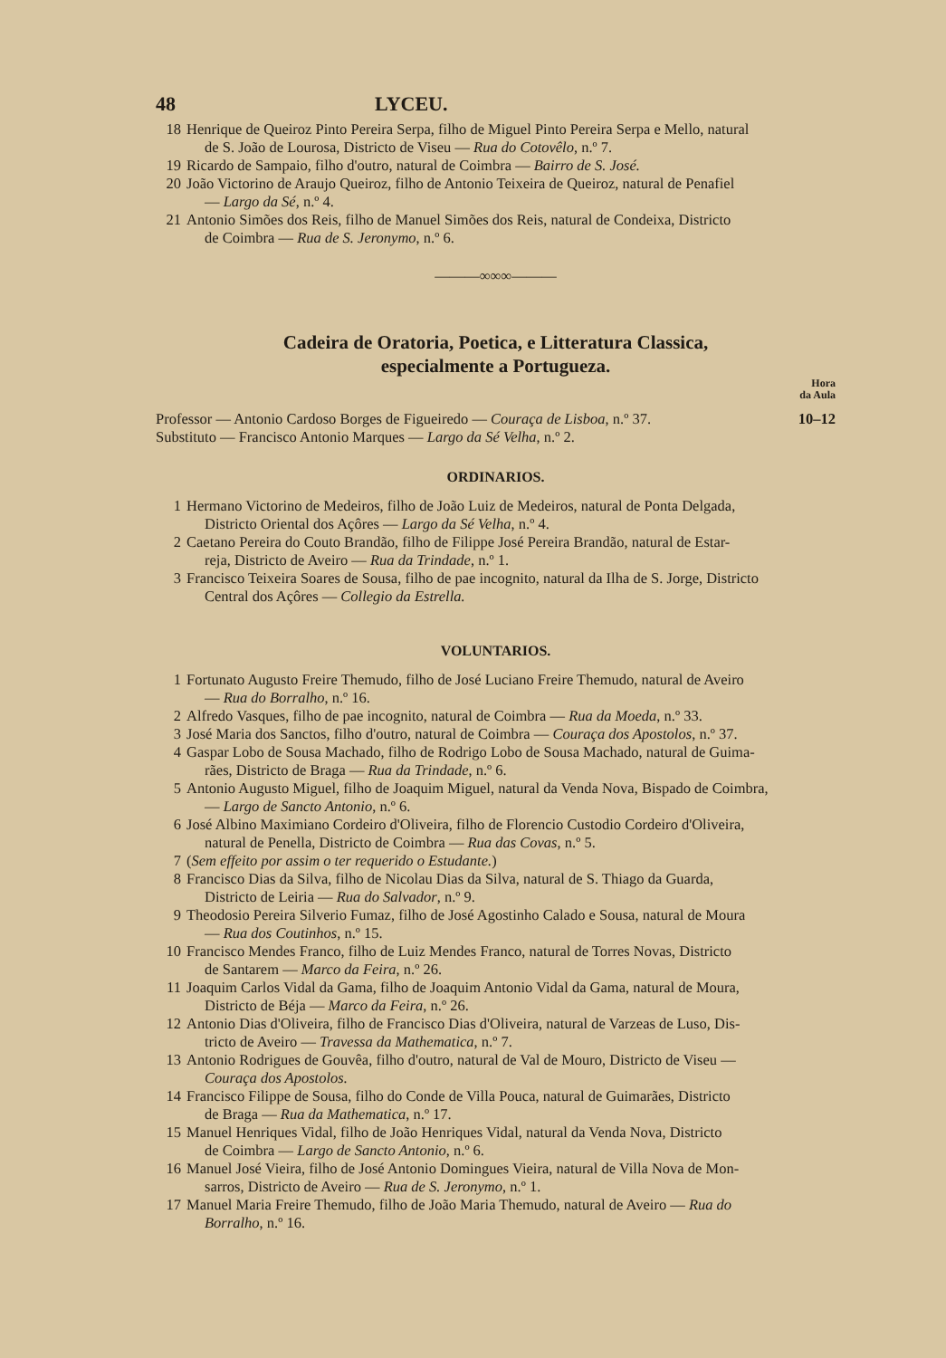48 LYCEU.
18 Henrique de Queiroz Pinto Pereira Serpa, filho de Miguel Pinto Pereira Serpa e Mello, natural
de S. João de Lourosa, Districto de Viseu — Rua do Cotovêlo, n.º 7.
19 Ricardo de Sampaio, filho d'outro, natural de Coimbra — Bairro de S. José.
20 João Victorino de Araujo Queiroz, filho de Antonio Teixeira de Queiroz, natural de Penafiel
— Largo da Sé, n.º 4.
21 Antonio Simões dos Reis, filho de Manuel Simões dos Reis, natural de Condeixa, Districto
de Coimbra — Rua de S. Jeronymo, n.º 6.
———∞∞∞———
Cadeira de Oratoria, Poetica, e Litteratura Classica,
especialmente a Portugueza.
Hora
da Aula
Professor — Antonio Cardoso Borges de Figueiredo — Couraça de Lisboa, n.º 37. 10–12
Substituto — Francisco Antonio Marques — Largo da Sé Velha, n.º 2.
ORDINARIOS.
1 Hermano Victorino de Medeiros, filho de João Luiz de Medeiros, natural de Ponta Delgada,
Districto Oriental dos Açôres — Largo da Sé Velha, n.º 4.
2 Caetano Pereira do Couto Brandão, filho de Filippe José Pereira Brandão, natural de Estar-
reja, Districto de Aveiro — Rua da Trindade, n.º 1.
3 Francisco Teixeira Soares de Sousa, filho de pae incognito, natural da Ilha de S. Jorge, Districto
Central dos Açôres — Collegio da Estrella.
VOLUNTARIOS.
1 Fortunato Augusto Freire Themudo, filho de José Luciano Freire Themudo, natural de Aveiro
— Rua do Borralho, n.º 16.
2 Alfredo Vasques, filho de pae incognito, natural de Coimbra — Rua da Moeda, n.º 33.
3 José Maria dos Sanctos, filho d'outro, natural de Coimbra — Couraça dos Apostolos, n.º 37.
4 Gaspar Lobo de Sousa Machado, filho de Rodrigo Lobo de Sousa Machado, natural de Guima-
rães, Districto de Braga — Rua da Trindade, n.º 6.
5 Antonio Augusto Miguel, filho de Joaquim Miguel, natural da Venda Nova, Bispado de Coimbra,
— Largo de Sancto Antonio, n.º 6.
6 José Albino Maximiano Cordeiro d'Oliveira, filho de Florencio Custodio Cordeiro d'Oliveira,
natural de Penella, Districto de Coimbra — Rua das Covas, n.º 5.
7 (Sem effeito por assim o ter requerido o Estudante.)
8 Francisco Dias da Silva, filho de Nicolau Dias da Silva, natural de S. Thiago da Guarda,
Districto de Leiria — Rua do Salvador, n.º 9.
9 Theodosio Pereira Silverio Fumaz, filho de José Agostinho Calado e Sousa, natural de Moura
— Rua dos Coutinhos, n.º 15.
10 Francisco Mendes Franco, filho de Luiz Mendes Franco, natural de Torres Novas, Districto
de Santarem — Marco da Feira, n.º 26.
11 Joaquim Carlos Vidal da Gama, filho de Joaquim Antonio Vidal da Gama, natural de Moura,
Districto de Béja — Marco da Feira, n.º 26.
12 Antonio Dias d'Oliveira, filho de Francisco Dias d'Oliveira, natural de Varzeas de Luso, Dis-
tricto de Aveiro — Travessa da Mathematica, n.º 7.
13 Antonio Rodrigues de Gouvêa, filho d'outro, natural de Val de Mouro, Districto de Viseu —
Couraça dos Apostolos.
14 Francisco Filippe de Sousa, filho do Conde de Villa Pouca, natural de Guimarães, Districto
de Braga — Rua da Mathematica, n.º 17.
15 Manuel Henriques Vidal, filho de João Henriques Vidal, natural da Venda Nova, Districto
de Coimbra — Largo de Sancto Antonio, n.º 6.
16 Manuel José Vieira, filho de José Antonio Domingues Vieira, natural de Villa Nova de Mon-
sarros, Districto de Aveiro — Rua de S. Jeronymo, n.º 1.
17 Manuel Maria Freire Themudo, filho de João Maria Themudo, natural de Aveiro — Rua do
Borralho, n.º 16.